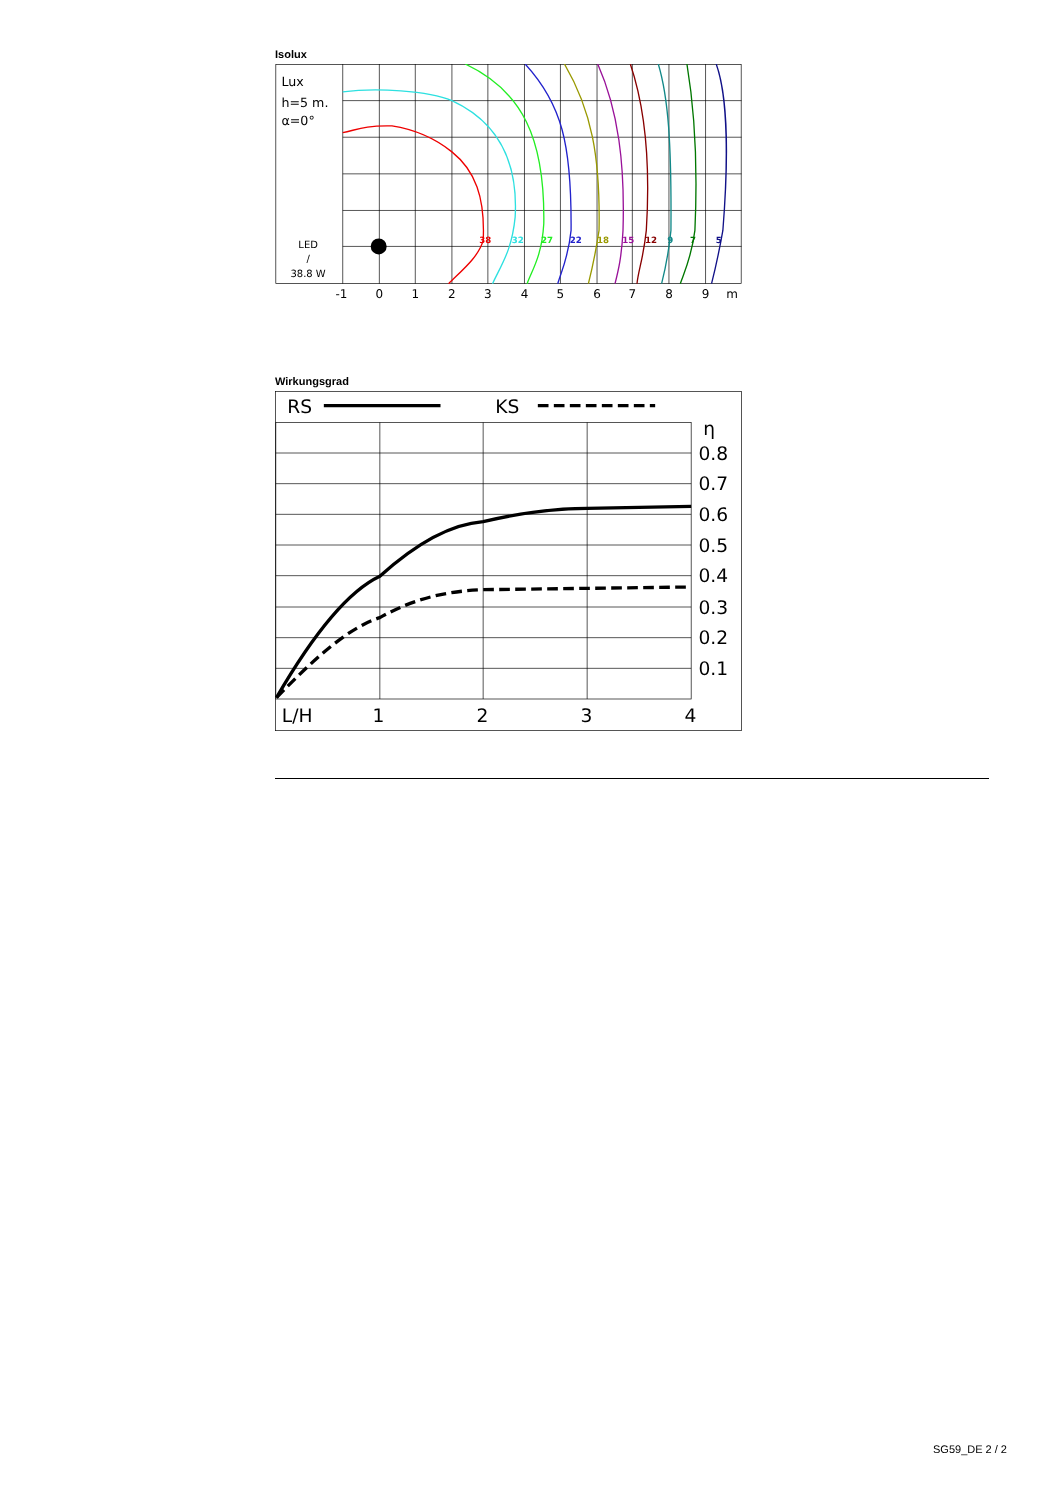Isolux
Lux
h=5 m.
α=0°
LED
/
38.8 W
38
32
27
22
18
15
12
9
7
5
-1
0
1
2
3
4
5
6
7
8
9
m
Wirkungsgrad
RS
KS
η
0.8
0.7
0.6
0.5
0.4
0.3
0.2
0.1
L/H
1
2
3
4
SG59_DE 2 / 2